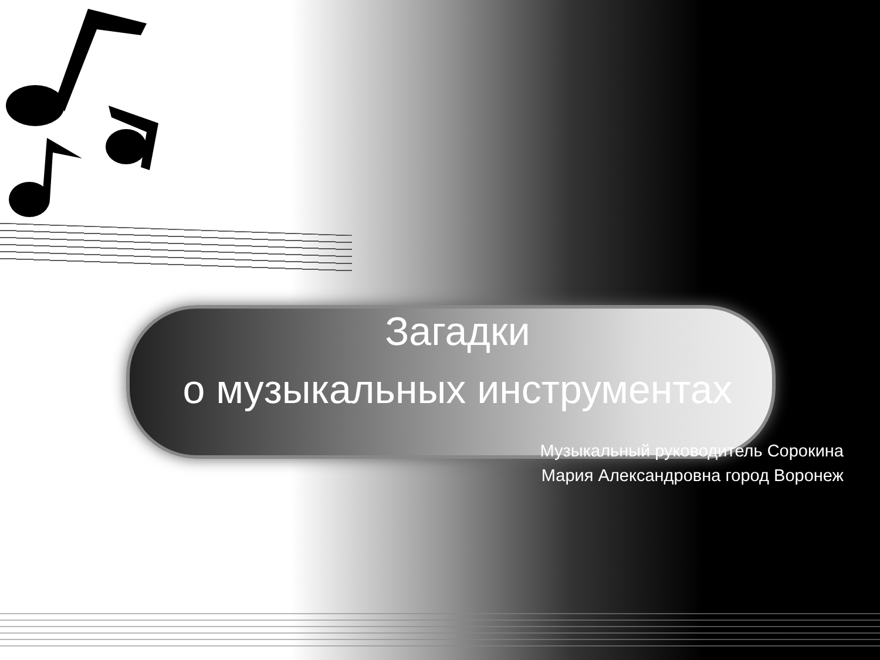Загадки
о музыкальных инструментах
Музыкальный руководитель Сорокина
Мария Александровна город Воронеж